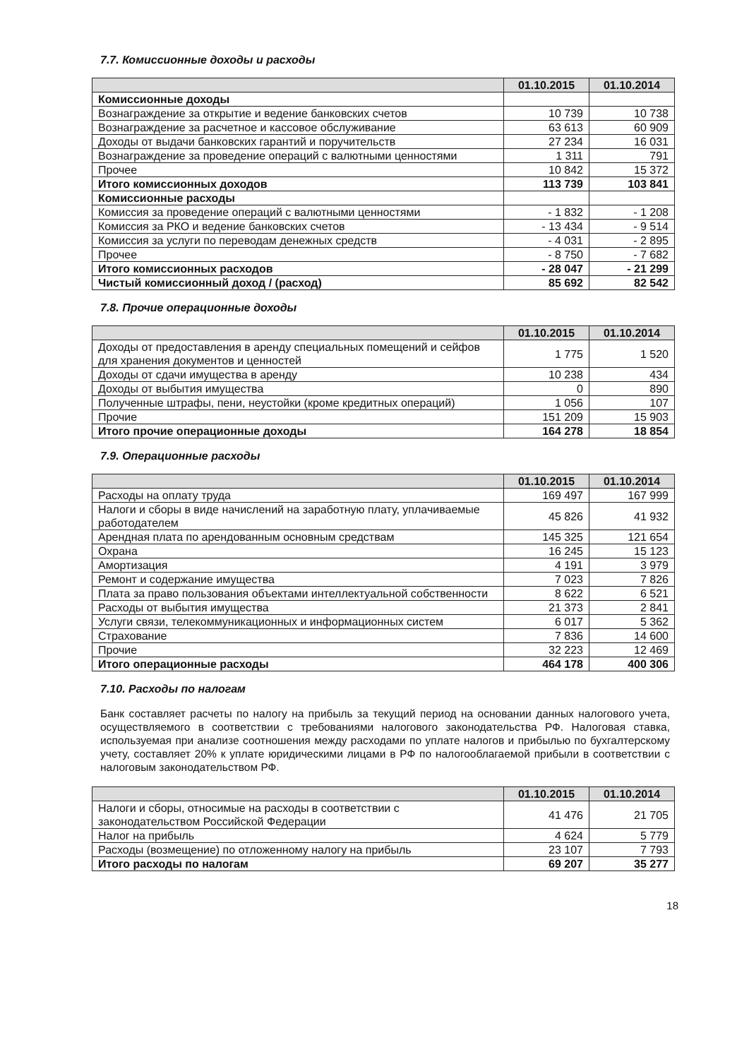7.7. Комиссионные доходы и расходы
| | 01.10.2015 | 01.10.2014 |
| --- | --- | --- |
| Комиссионные доходы | | |
| Вознаграждение за открытие и ведение банковских счетов | 10 739 | 10 738 |
| Вознаграждение за расчетное и кассовое обслуживание | 63 613 | 60 909 |
| Доходы от выдачи банковских гарантий и поручительств | 27 234 | 16 031 |
| Вознаграждение за проведение операций с валютными ценностями | 1 311 | 791 |
| Прочее | 10 842 | 15 372 |
| Итого комиссионных доходов | 113 739 | 103 841 |
| Комиссионные расходы | | |
| Комиссия за проведение операций с валютными ценностями | - 1 832 | - 1 208 |
| Комиссия за РКО и ведение банковских счетов | - 13 434 | - 9 514 |
| Комиссия за услуги по переводам денежных средств | - 4 031 | - 2 895 |
| Прочее | - 8 750 | - 7 682 |
| Итого комиссионных расходов | - 28 047 | - 21 299 |
| Чистый комиссионный доход / (расход) | 85 692 | 82 542 |
7.8. Прочие операционные доходы
| | 01.10.2015 | 01.10.2014 |
| --- | --- | --- |
| Доходы от предоставления в аренду специальных помещений и сейфов для хранения документов и ценностей | 1 775 | 1 520 |
| Доходы от сдачи имущества в аренду | 10 238 | 434 |
| Доходы от выбытия имущества | 0 | 890 |
| Полученные штрафы, пени, неустойки (кроме кредитных операций) | 1 056 | 107 |
| Прочие | 151 209 | 15 903 |
| Итого прочие операционные доходы | 164 278 | 18 854 |
7.9. Операционные расходы
| | 01.10.2015 | 01.10.2014 |
| --- | --- | --- |
| Расходы на оплату труда | 169 497 | 167 999 |
| Налоги и сборы в виде начислений на заработную плату, уплачиваемые работодателем | 45 826 | 41 932 |
| Арендная плата по арендованным основным средствам | 145 325 | 121 654 |
| Охрана | 16 245 | 15 123 |
| Амортизация | 4 191 | 3 979 |
| Ремонт и содержание имущества | 7 023 | 7 826 |
| Плата за право пользования объектами интеллектуальной собственности | 8 622 | 6 521 |
| Расходы от выбытия имущества | 21 373 | 2 841 |
| Услуги связи, телекоммуникационных и информационных систем | 6 017 | 5 362 |
| Страхование | 7 836 | 14 600 |
| Прочие | 32 223 | 12 469 |
| Итого операционные расходы | 464 178 | 400 306 |
7.10. Расходы по налогам
Банк составляет расчеты по налогу на прибыль за текущий период на основании данных налогового учета, осуществляемого в соответствии с требованиями налогового законодательства РФ. Налоговая ставка, используемая при анализе соотношения между расходами по уплате налогов и прибылью по бухгалтерскому учету, составляет 20% к уплате юридическими лицами в РФ по налогооблагаемой прибыли в соответствии с налоговым законодательством РФ.
| | 01.10.2015 | 01.10.2014 |
| --- | --- | --- |
| Налоги и сборы, относимые на расходы в соответствии с законодательством Российской Федерации | 41 476 | 21 705 |
| Налог на прибыль | 4 624 | 5 779 |
| Расходы (возмещение) по отложенному налогу на прибыль | 23 107 | 7 793 |
| Итого расходы по налогам | 69 207 | 35 277 |
18